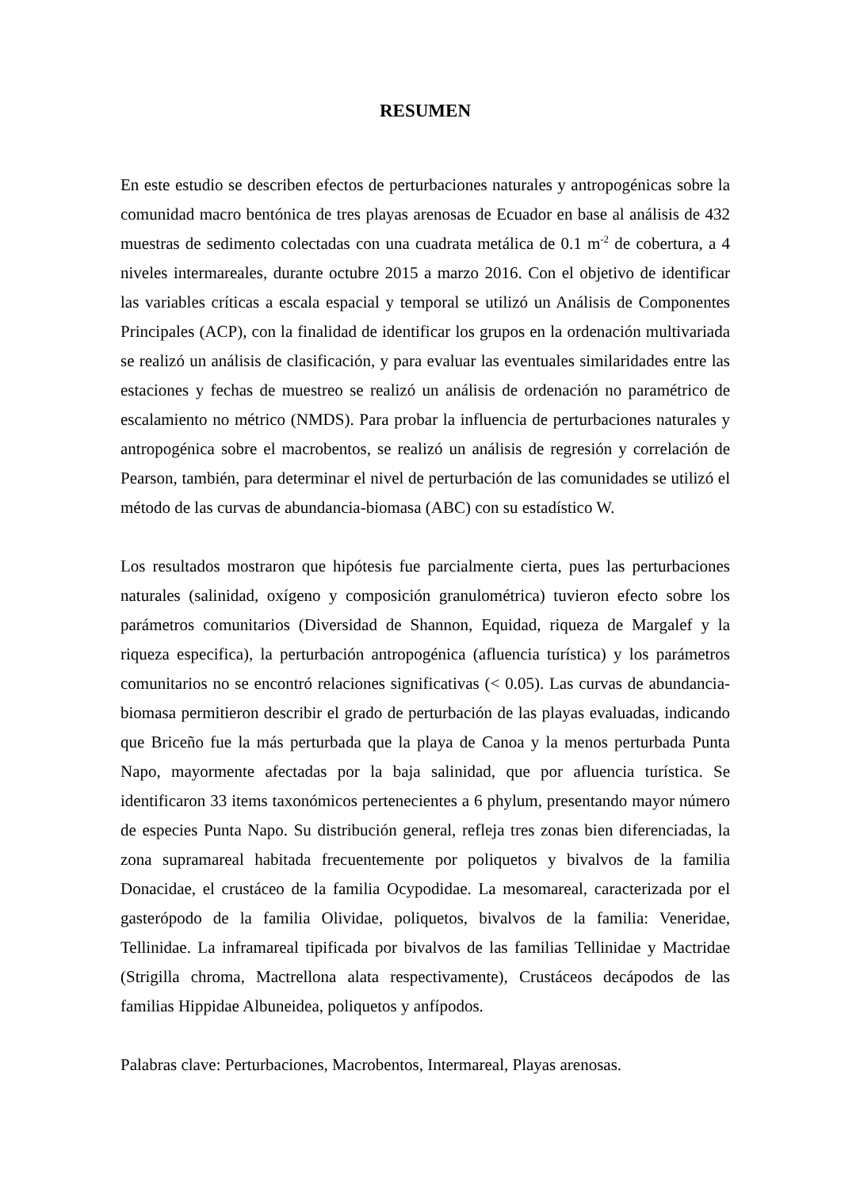RESUMEN
En este estudio se describen efectos de perturbaciones naturales y antropogénicas sobre la comunidad macro bentónica de tres playas arenosas de Ecuador en base al análisis de 432 muestras de sedimento colectadas con una cuadrata metálica de 0.1 m<sup>-2</sup> de cobertura, a 4 niveles intermareales, durante octubre 2015 a marzo 2016. Con el objetivo de identificar las variables críticas a escala espacial y temporal se utilizó un Análisis de Componentes Principales (ACP), con la finalidad de identificar los grupos en la ordenación multivariada se realizó un análisis de clasificación, y para evaluar las eventuales similaridades entre las estaciones y fechas de muestreo se realizó un análisis de ordenación no paramétrico de escalamiento no métrico (NMDS). Para probar la influencia de perturbaciones naturales y antropogénica sobre el macrobentos, se realizó un análisis de regresión y correlación de Pearson, también, para determinar el nivel de perturbación de las comunidades se utilizó el método de las curvas de abundancia-biomasa (ABC) con su estadístico W.
Los resultados mostraron que hipótesis fue parcialmente cierta, pues las perturbaciones naturales (salinidad, oxígeno y composición granulométrica) tuvieron efecto sobre los parámetros comunitarios (Diversidad de Shannon, Equidad, riqueza de Margalef y la riqueza especifica), la perturbación antropogénica (afluencia turística) y los parámetros comunitarios no se encontró relaciones significativas (< 0.05). Las curvas de abundancia-biomasa permitieron describir el grado de perturbación de las playas evaluadas, indicando que Briceño fue la más perturbada que la playa de Canoa y la menos perturbada Punta Napo, mayormente afectadas por la baja salinidad, que por afluencia turística. Se identificaron 33 items taxonómicos pertenecientes a 6 phylum, presentando mayor número de especies Punta Napo. Su distribución general, refleja tres zonas bien diferenciadas, la zona supramareal habitada frecuentemente por poliquetos y bivalvos de la familia Donacidae, el crustáceo de la familia Ocypodidae. La mesomareal, caracterizada por el gasterópodo de la familia Olividae, poliquetos, bivalvos de la familia: Veneridae, Tellinidae. La inframareal tipificada por bivalvos de las familias Tellinidae y Mactridae (Strigilla chroma, Mactrellona alata respectivamente), Crustáceos decápodos de las familias Hippidae Albuneidea, poliquetos y anfípodos.
Palabras clave: Perturbaciones, Macrobentos, Intermareal, Playas arenosas.